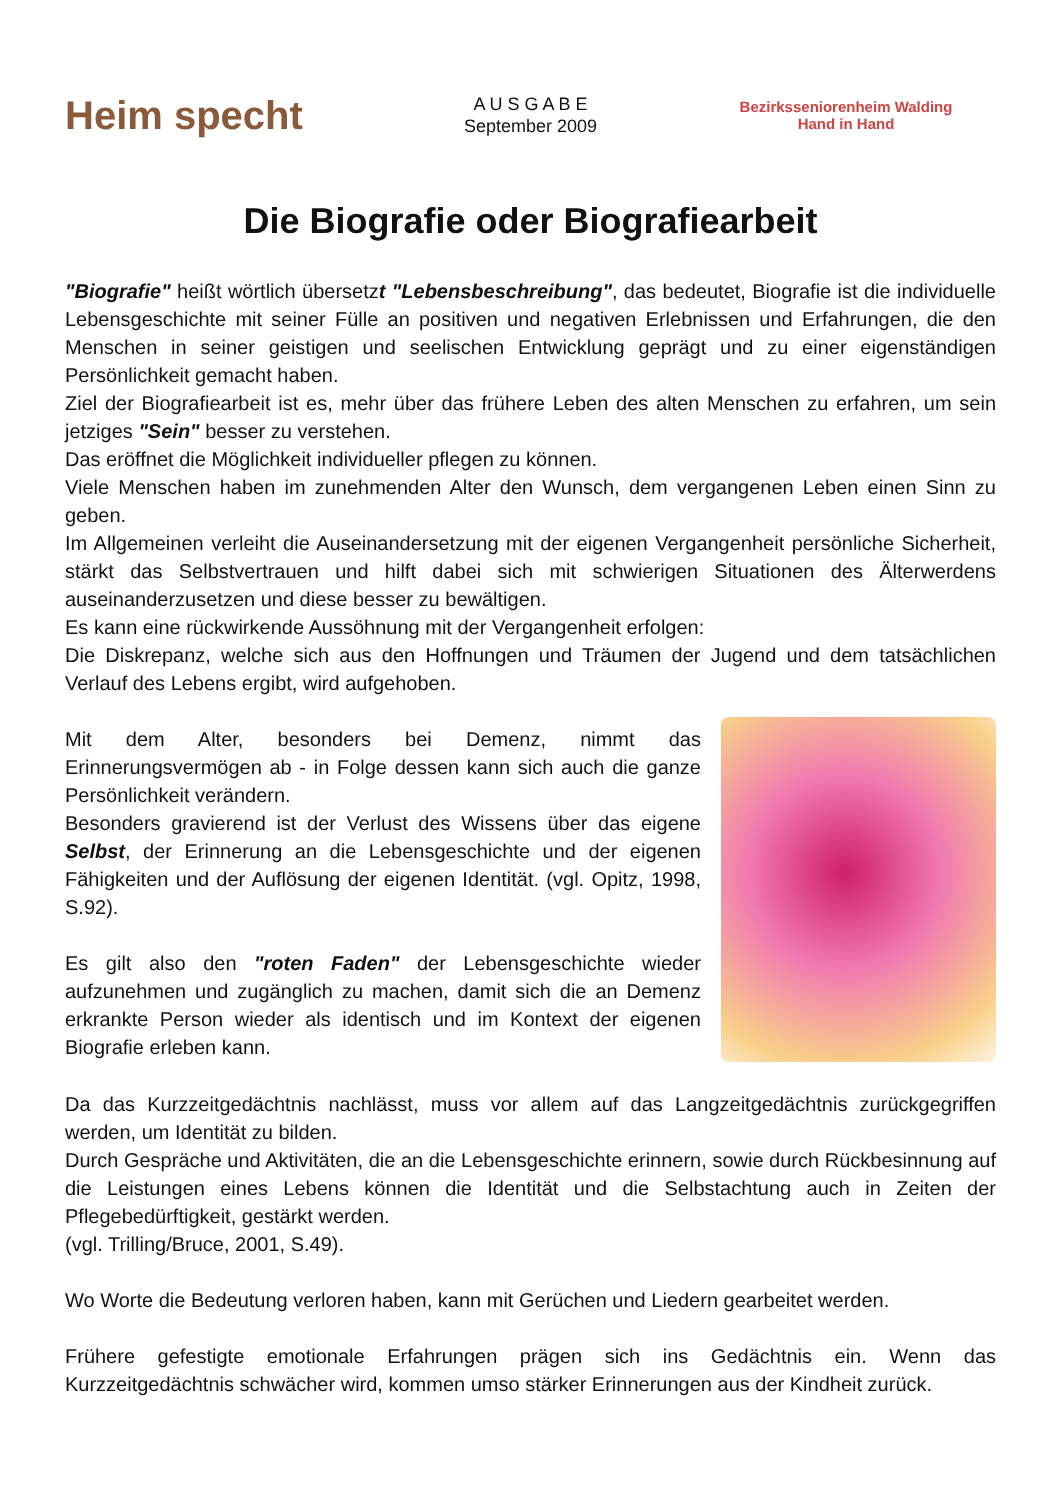Heim specht
A U S G A B E
September 2009
Bezirksseniorenheim Walding
Hand in Hand
Die Biografie oder Biografiearbeit
"Biografie" heißt wörtlich übersetzt "Lebensbeschreibung", das bedeutet, Biografie ist die individuelle Lebensgeschichte mit seiner Fülle an positiven und negativen Erlebnissen und Erfahrungen, die den Menschen in seiner geistigen und seelischen Entwicklung geprägt und zu einer eigenständigen Persönlichkeit gemacht haben.
Ziel der Biografiearbeit ist es, mehr über das frühere Leben des alten Menschen zu erfahren, um sein jetziges "Sein" besser zu verstehen.
Das eröffnet die Möglichkeit individueller pflegen zu können.
Viele Menschen haben im zunehmenden Alter den Wunsch, dem vergangenen Leben einen Sinn zu geben.
Im Allgemeinen verleiht die Auseinandersetzung mit der eigenen Vergangenheit persönliche Sicherheit, stärkt das Selbstvertrauen und hilft dabei sich mit schwierigen Situationen des Älterwerdens auseinanderzusetzen und diese besser zu bewältigen.
Es kann eine rückwirkende Aussöhnung mit der Vergangenheit erfolgen:
Die Diskrepanz, welche sich aus den Hoffnungen und Träumen der Jugend und dem tatsächlichen Verlauf des Lebens ergibt, wird aufgehoben.
Mit dem Alter, besonders bei Demenz, nimmt das Erinnerungsvermögen ab - in Folge dessen kann sich auch die ganze Persönlichkeit verändern.
Besonders gravierend ist der Verlust des Wissens über das eigene Selbst, der Erinnerung an die Lebensgeschichte und der eigenen Fähigkeiten und der Auflösung der eigenen Identität. (vgl. Opitz, 1998, S.92).
Es gilt also den "roten Faden" der Lebensgeschichte wieder aufzunehmen und zugänglich zu machen, damit sich die an Demenz erkrankte Person wieder als identisch und im Kontext der eigenen Biografie erleben kann.
Da das Kurzzeitgedächtnis nachlässt, muss vor allem auf das Langzeitgedächtnis zurückgegriffen werden, um Identität zu bilden.
Durch Gespräche und Aktivitäten, die an die Lebensgeschichte erinnern, sowie durch Rückbesinnung auf die Leistungen eines Lebens können die Identität und die Selbstachtung auch in Zeiten der Pflegebedürftigkeit, gestärkt werden.
(vgl. Trilling/Bruce, 2001, S.49).
Wo Worte die Bedeutung verloren haben, kann mit Gerüchen und Liedern gearbeitet werden.
Frühere gefestigte emotionale Erfahrungen prägen sich ins Gedächtnis ein. Wenn das Kurzzeitgedächtnis schwächer wird, kommen umso stärker Erinnerungen aus der Kindheit zurück.